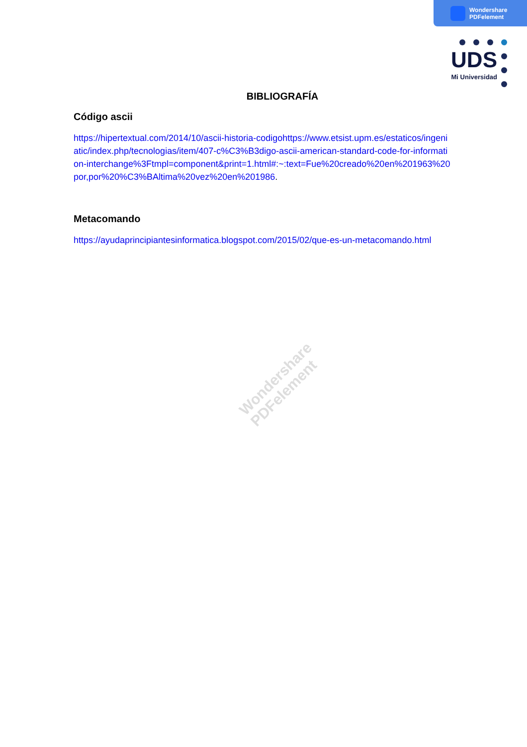Wondershare
PDFelement
UDS
Mi Universidad
BIBLIOGRAFÍA
Código ascii
https://hipertextual.com/2014/10/ascii-historia-codigohttps://www.etsist.upm.es/estaticos/ingeniatic/index.php/tecnologias/item/407-c%C3%B3digo-ascii-american-standard-code-for-information-interchange%3Ftmpl=component&print=1.html#:~:text=Fue%20creado%20en%201963%20por,por%20%C3%BAltima%20vez%20en%201986.
Metacomando
https://ayudaprincipiantesinformatica.blogspot.com/2015/02/que-es-un-metacomando.html
Wondershare
PDFelement